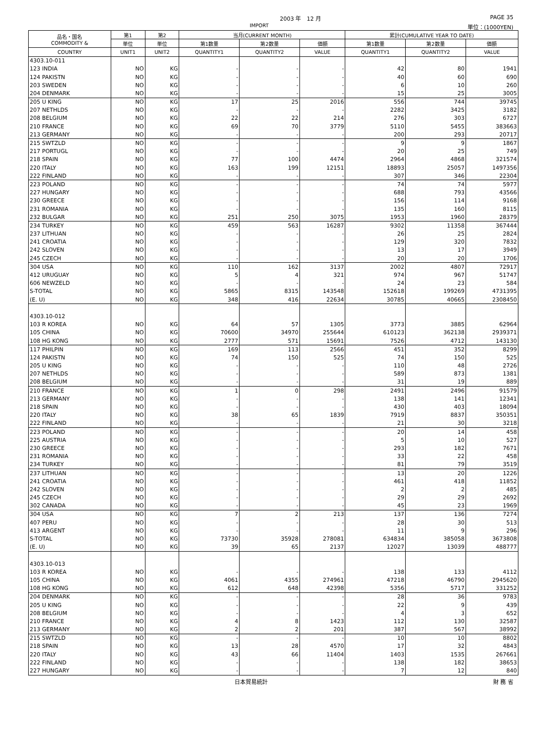2003 年　12 月 PAGE 35
IMPORT 単位：(1000YEN)
| 品名・国名 COMMODITY & | 第1 | 第2 | 当月(CURRENT MONTH) | | | 累計(CUMULATIVE YEAR TO DATE) | | |
| --- | --- | --- | --- | --- | --- | --- | --- | --- |
| | 単位 | 単位 | 第1数量 | 第2数量 | 価額 | 第1数量 | 第2数量 | 価額 |
| COUNTRY | UNIT1 | UNIT2 | QUANTITY1 | QUANTITY2 | VALUE | QUANTITY1 | QUANTITY2 | VALUE |
| 4303.10-011 | | | | | | | | |
| 123 INDIA | NO | KG | - | - | - | 42 | 80 | 1941 |
| 124 PAKISTN | NO | KG | - | - | - | 40 | 60 | 690 |
| 203 SWEDEN | NO | KG | - | - | - | 6 | 10 | 260 |
| 204 DENMARK | NO | KG | - | - | - | 15 | 25 | 3005 |
| 205 U KING | NO | KG | 17 | 25 | 2016 | 556 | 744 | 39745 |
| 207 NETHLDS | NO | KG | - | - | - | 2282 | 3425 | 3182 |
| 208 BELGIUM | NO | KG | 22 | 22 | 214 | 276 | 303 | 6727 |
| 210 FRANCE | NO | KG | 69 | 70 | 3779 | 5110 | 5455 | 383663 |
| 213 GERMANY | NO | KG | - | - | - | 200 | 293 | 20717 |
| 215 SWTZLD | NO | KG | - | - | - | 9 | 9 | 1867 |
| 217 PORTUGL | NO | KG | - | - | - | 20 | 25 | 749 |
| 218 SPAIN | NO | KG | 77 | 100 | 4474 | 2964 | 4868 | 321574 |
| 220 ITALY | NO | KG | 163 | 199 | 12151 | 18893 | 25057 | 1497356 |
| 222 FINLAND | NO | KG | - | - | - | 307 | 346 | 22304 |
| 223 POLAND | NO | KG | - | - | - | 74 | 74 | 5977 |
| 227 HUNGARY | NO | KG | - | - | - | 688 | 793 | 43566 |
| 230 GREECE | NO | KG | - | - | - | 156 | 114 | 9168 |
| 231 ROMANIA | NO | KG | - | - | - | 135 | 160 | 8115 |
| 232 BULGAR | NO | KG | 251 | 250 | 3075 | 1953 | 1960 | 28379 |
| 234 TURKEY | NO | KG | 459 | 563 | 16287 | 9302 | 11358 | 367444 |
| 237 LITHUAN | NO | KG | - | - | - | 26 | 25 | 2824 |
| 241 CROATIA | NO | KG | - | - | - | 129 | 320 | 7832 |
| 242 SLOVEN | NO | KG | - | - | - | 13 | 17 | 3949 |
| 245 CZECH | NO | KG | - | - | - | 20 | 20 | 1706 |
| 304 USA | NO | KG | 110 | 162 | 3137 | 2002 | 4807 | 72917 |
| 412 URUGUAY | NO | KG | 5 | 4 | 321 | 974 | 967 | 51747 |
| 606 NEWZELD | NO | KG | - | - | - | 24 | 23 | 584 |
| S-TOTAL | NO | KG | 5865 | 8315 | 143548 | 152618 | 199269 | 4731395 |
| (E. U) | NO | KG | 348 | 416 | 22634 | 30785 | 40665 | 2308450 |
| 4303.10-012 | | | | | | | | |
| 103 R KOREA | NO | KG | 64 | 57 | 1305 | 3773 | 3885 | 62964 |
| 105 CHINA | NO | KG | 70600 | 34970 | 255644 | 610123 | 362138 | 2939371 |
| 108 HG KONG | NO | KG | 2777 | 571 | 15691 | 7526 | 4712 | 143130 |
| 117 PHILPIN | NO | KG | 169 | 113 | 2566 | 451 | 352 | 8299 |
| 124 PAKISTN | NO | KG | 74 | 150 | 525 | 74 | 150 | 525 |
| 205 U KING | NO | KG | - | - | - | 110 | 48 | 2726 |
| 207 NETHLDS | NO | KG | - | - | - | 589 | 873 | 1381 |
| 208 BELGIUM | NO | KG | - | - | - | 31 | 19 | 889 |
| 210 FRANCE | NO | KG | 1 | 0 | 298 | 2491 | 2496 | 91579 |
| 213 GERMANY | NO | KG | - | - | - | 138 | 141 | 12341 |
| 218 SPAIN | NO | KG | - | - | - | 430 | 403 | 18094 |
| 220 ITALY | NO | KG | 38 | 65 | 1839 | 7919 | 8837 | 350351 |
| 222 FINLAND | NO | KG | - | - | - | 21 | 30 | 3218 |
| 223 POLAND | NO | KG | - | - | - | 20 | 14 | 458 |
| 225 AUSTRIA | NO | KG | - | - | - | 5 | 10 | 527 |
| 230 GREECE | NO | KG | - | - | - | 293 | 182 | 7671 |
| 231 ROMANIA | NO | KG | - | - | - | 33 | 22 | 458 |
| 234 TURKEY | NO | KG | - | - | - | 81 | 79 | 3519 |
| 237 LITHUAN | NO | KG | - | - | - | 13 | 20 | 1226 |
| 241 CROATIA | NO | KG | - | - | - | 461 | 418 | 11852 |
| 242 SLOVEN | NO | KG | - | - | - | 2 | 2 | 485 |
| 245 CZECH | NO | KG | - | - | - | 29 | 29 | 2692 |
| 302 CANADA | NO | KG | - | - | - | 45 | 23 | 1969 |
| 304 USA | NO | KG | 7 | 2 | 213 | 137 | 136 | 7274 |
| 407 PERU | NO | KG | - | - | - | 28 | 30 | 513 |
| 413 ARGENT | NO | KG | - | - | - | 11 | 9 | 296 |
| S-TOTAL | NO | KG | 73730 | 35928 | 278081 | 634834 | 385058 | 3673808 |
| (E. U) | NO | KG | 39 | 65 | 2137 | 12027 | 13039 | 488777 |
| 4303.10-013 | | | | | | | | |
| 103 R KOREA | NO | KG | - | - | - | 138 | 133 | 4112 |
| 105 CHINA | NO | KG | 4061 | 4355 | 274961 | 47218 | 46790 | 2945620 |
| 108 HG KONG | NO | KG | 612 | 648 | 42398 | 5356 | 5717 | 331252 |
| 204 DENMARK | NO | KG | - | - | - | 28 | 36 | 9783 |
| 205 U KING | NO | KG | - | - | - | 22 | 9 | 439 |
| 208 BELGIUM | NO | KG | - | - | - | 4 | 3 | 652 |
| 210 FRANCE | NO | KG | 4 | 8 | 1423 | 112 | 130 | 32587 |
| 213 GERMANY | NO | KG | 2 | 2 | 201 | 387 | 567 | 38992 |
| 215 SWTZLD | NO | KG | - | - | - | 10 | 10 | 8802 |
| 218 SPAIN | NO | KG | 13 | 28 | 4570 | 17 | 32 | 4843 |
| 220 ITALY | NO | KG | 43 | 66 | 11404 | 1403 | 1535 | 267661 |
| 222 FINLAND | NO | KG | - | - | - | 138 | 182 | 38653 |
| 227 HUNGARY | NO | KG | - | - | - | 7 | 12 | 840 |
日本貿易統計 財 務 省